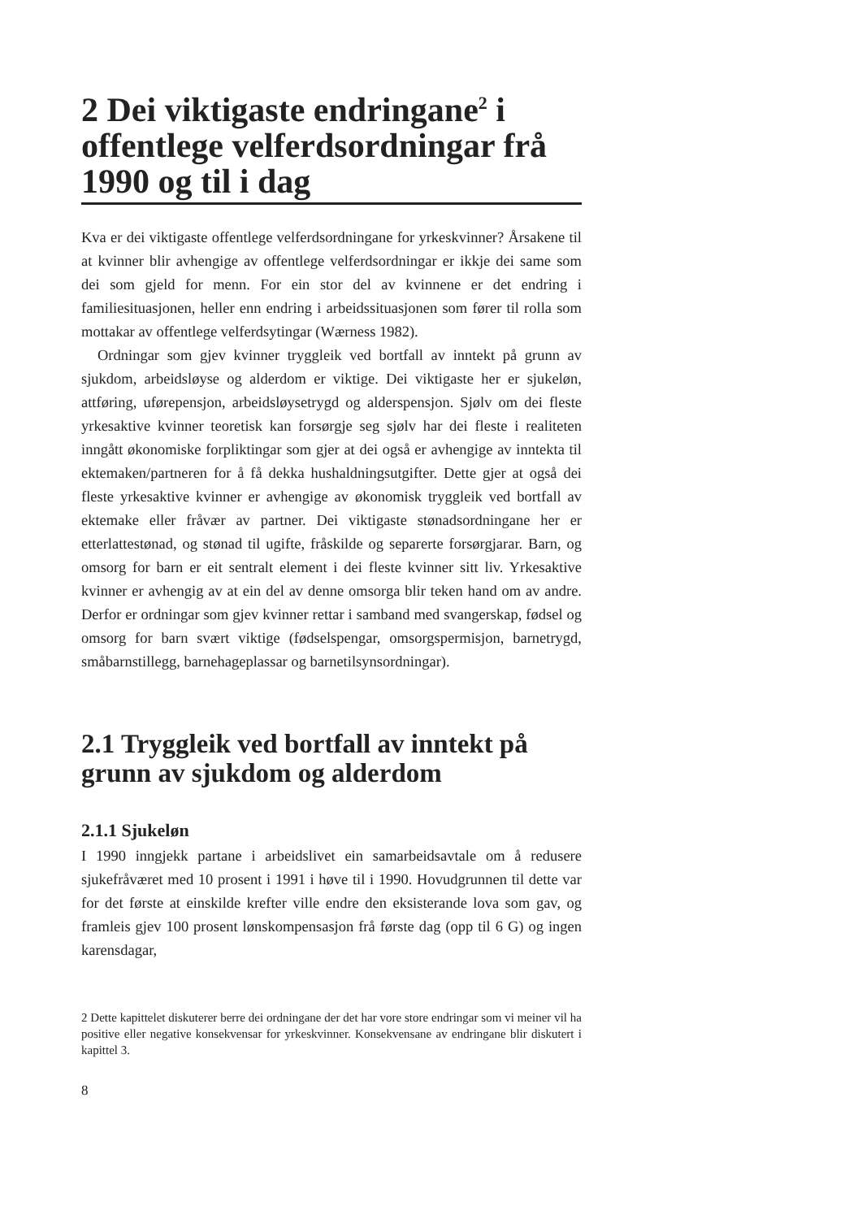2 Dei viktigaste endringane<sup>2</sup> i offentlege velferdsordningar frå 1990 og til i dag
Kva er dei viktigaste offentlege velferdsordningane for yrkeskvinner? Årsakene til at kvinner blir avhengige av offentlege velferdsordningar er ikkje dei same som dei som gjeld for menn. For ein stor del av kvinnene er det endring i familiesituasjonen, heller enn endring i arbeidssituasjonen som fører til rolla som mottakar av offentlege velferdsytingar (Wærness 1982).
Ordningar som gjev kvinner tryggleik ved bortfall av inntekt på grunn av sjukdom, arbeidsløyse og alderdom er viktige. Dei viktigaste her er sjukeløn, attføring, uførepensjon, arbeidsløysetrygd og alderspensjon. Sjølv om dei fleste yrkesaktive kvinner teoretisk kan forsørgje seg sjølv har dei fleste i realiteten inngått økonomiske forpliktingar som gjer at dei også er avhengige av inntekta til ektemaken/partneren for å få dekka hushaldningsutgifter. Dette gjer at også dei fleste yrkesaktive kvinner er avhengige av økonomisk tryggleik ved bortfall av ektemake eller fråvær av partner. Dei viktigaste stønadsordningane her er etterlattestønad, og stønad til ugifte, fråskilde og separerte forsørgjarar. Barn, og omsorg for barn er eit sentralt element i dei fleste kvinner sitt liv. Yrkesaktive kvinner er avhengig av at ein del av denne omsorga blir teken hand om av andre. Derfor er ordningar som gjev kvinner rettar i samband med svangerskap, fødsel og omsorg for barn svært viktige (fødselspengar, omsorgspermisjon, barnetrygd, småbarnstillegg, barnehageplassar og barnetilsynsordningar).
2.1 Tryggleik ved bortfall av inntekt på grunn av sjukdom og alderdom
2.1.1 Sjukeløn
I 1990 inngjekk partane i arbeidslivet ein samarbeidsavtale om å redusere sjukefråværet med 10 prosent i 1991 i høve til i 1990. Hovudgrunnen til dette var for det første at einskilde krefter ville endre den eksisterande lova som gav, og framleis gjev 100 prosent lønskompensasjon frå første dag (opp til 6 G) og ingen karensdagar,
2 Dette kapittelet diskuterer berre dei ordningane der det har vore store endringar som vi meiner vil ha positive eller negative konsekvensar for yrkeskvinner. Konsekvensane av endringane blir diskutert i kapittel 3.
8